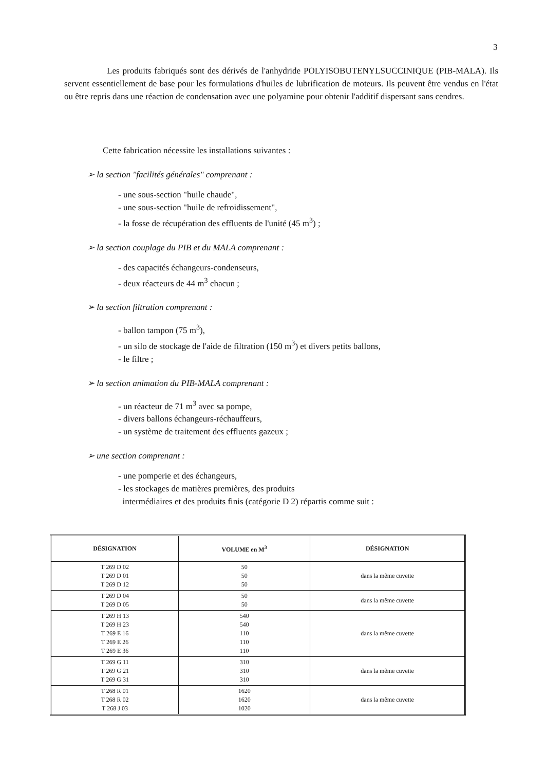3
Les produits fabriqués sont des dérivés de l'anhydride POLYISOBUTENYLSUCCINIQUE (PIB-MALA). Ils servent essentiellement de base pour les formulations d'huiles de lubrification de moteurs. Ils peuvent être vendus en l'état ou être repris dans une réaction de condensation avec une polyamine pour obtenir l'additif dispersant sans cendres.
Cette fabrication nécessite les installations suivantes :
➢ la section "facilités générales" comprenant :
- une sous-section "huile chaude",
- une sous-section "huile de refroidissement",
- la fosse de récupération des effluents de l'unité (45 m<sup>3</sup>) ;
➢ la section couplage du PIB et du MALA comprenant :
- des capacités échangeurs-condenseurs,
- deux réacteurs de 44 m<sup>3</sup> chacun ;
➢ la section filtration comprenant :
- ballon tampon (75 m<sup>3</sup>),
- un silo de stockage de l'aide de filtration (150 m<sup>3</sup>) et divers petits ballons,
- le filtre ;
➢ la section animation du PIB-MALA comprenant :
- un réacteur de 71 m<sup>3</sup> avec sa pompe,
- divers ballons échangeurs-réchauffeurs,
- un système de traitement des effluents gazeux ;
➢ une section comprenant :
- une pomperie et des échangeurs,
- les stockages de matières premières, des produits
intermédiaires et des produits finis (catégorie D 2) répartis comme suit :
| DÉSIGNATION | VOLUME en M<sup>3</sup> | DÉSIGNATION |
| --- | --- | --- |
| T 269 D 02 T 269 D 01 T 269 D 12 | 50 50 50 | dans la même cuvette |
| T 269 D 04 T 269 D 05 | 50 50 | dans la même cuvette |
| T 269 H 13 T 269 H 23 T 269 E 16 T 269 E 26 T 269 E 36 | 540 540 110 110 110 | dans la même cuvette |
| T 269 G 11 T 269 G 21 T 269 G 31 | 310 310 310 | dans la même cuvette |
| T 268 R 01 T 268 R 02 T 268 J 03 | 1620 1620 1020 | dans la même cuvette |